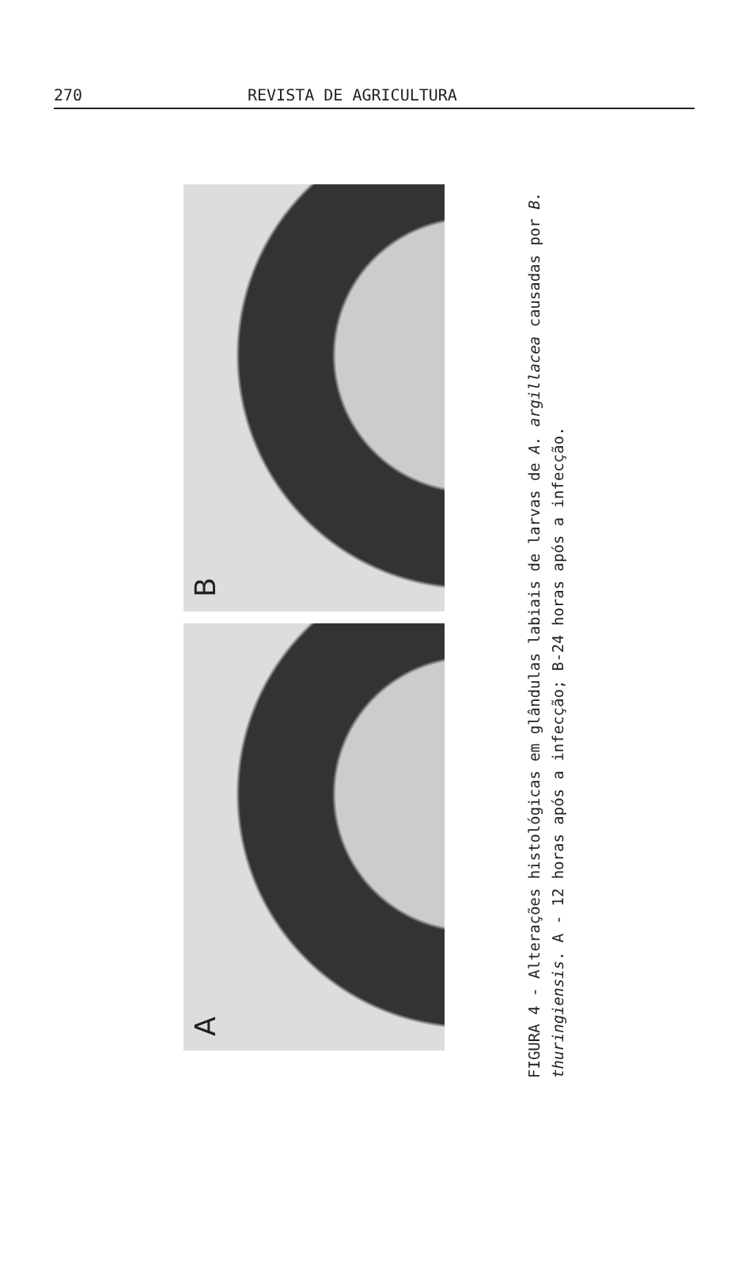270 REVISTA DE AGRICULTURA
B
A
FIGURA 4 - Alterações histológicas em glândulas labiais de larvas de A. argillacea causadas por B. thuringiensis. A - 12 horas após a infecção; B-24 horas após a infecção.